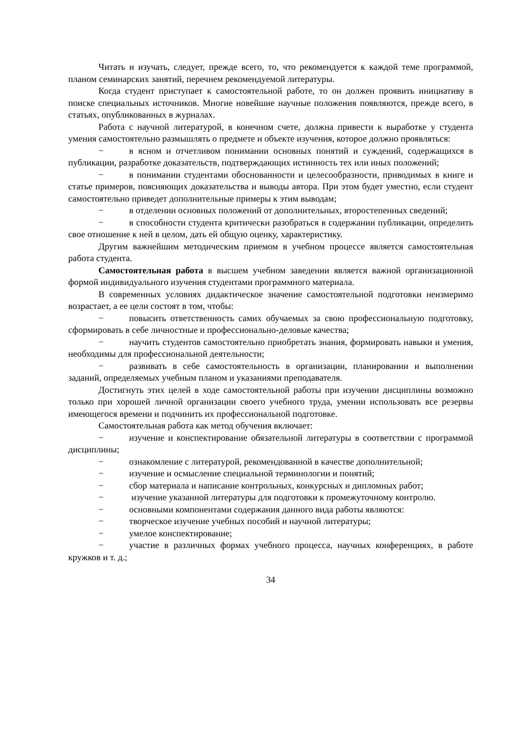Читать и изучать, следует, прежде всего, то, что рекомендуется к каждой теме программой, планом семинарских занятий, перечнем рекомендуемой литературы.
Когда студент приступает к самостоятельной работе, то он должен проявить инициативу в поиске специальных источников. Многие новейшие научные положения появляются, прежде всего, в статьях, опубликованных в журналах.
Работа с научной литературой, в конечном счете, должна привести к выработке у студента умения самостоятельно размышлять о предмете и объекте изучения, которое должно проявляться:
− в ясном и отчетливом понимании основных понятий и суждений, содержащихся в публикации, разработке доказательств, подтверждающих истинность тех или иных положений;
− в понимании студентами обоснованности и целесообразности, приводимых в книге и статье примеров, поясняющих доказательства и выводы автора. При этом будет уместно, если студент самостоятельно приведет дополнительные примеры к этим выводам;
− в отделении основных положений от дополнительных, второстепенных сведений;
− в способности студента критически разобраться в содержании публикации, определить свое отношение к ней в целом, дать ей общую оценку, характеристику.
Другим важнейшим методическим приемом в учебном процессе является самостоятельная работа студента.
Самостоятельная работа в высшем учебном заведении является важной организационной формой индивидуального изучения студентами программного материала.
В современных условиях дидактическое значение самостоятельной подготовки неизмеримо возрастает, а ее цели состоят в том, чтобы:
− повысить ответственность самих обучаемых за свою профессиональную подготовку, сформировать в себе личностные и профессионально-деловые качества;
− научить студентов самостоятельно приобретать знания, формировать навыки и умения, необходимы для профессиональной деятельности;
− развивать в себе самостоятельность в организации, планировании и выполнении заданий, определяемых учебным планом и указаниями преподавателя.
Достигнуть этих целей в ходе самостоятельной работы при изучении дисциплины возможно только при хорошей личной организации своего учебного труда, умении использовать все резервы имеющегося времени и подчинить их профессиональной подготовке.
Самостоятельная работа как метод обучения включает:
− изучение и конспектирование обязательной литературы в соответствии с программой дисциплины;
− ознакомление с литературой, рекомендованной в качестве дополнительной;
− изучение и осмысление специальной терминологии и понятий;
− сбор материала и написание контрольных, конкурсных и дипломных работ;
− изучение указанной литературы для подготовки к промежуточному контролю.
− основными компонентами содержания данного вида работы являются:
− творческое изучение учебных пособий и научной литературы;
− умелое конспектирование;
− участие в различных формах учебного процесса, научных конференциях, в работе кружков и т. д.;
34